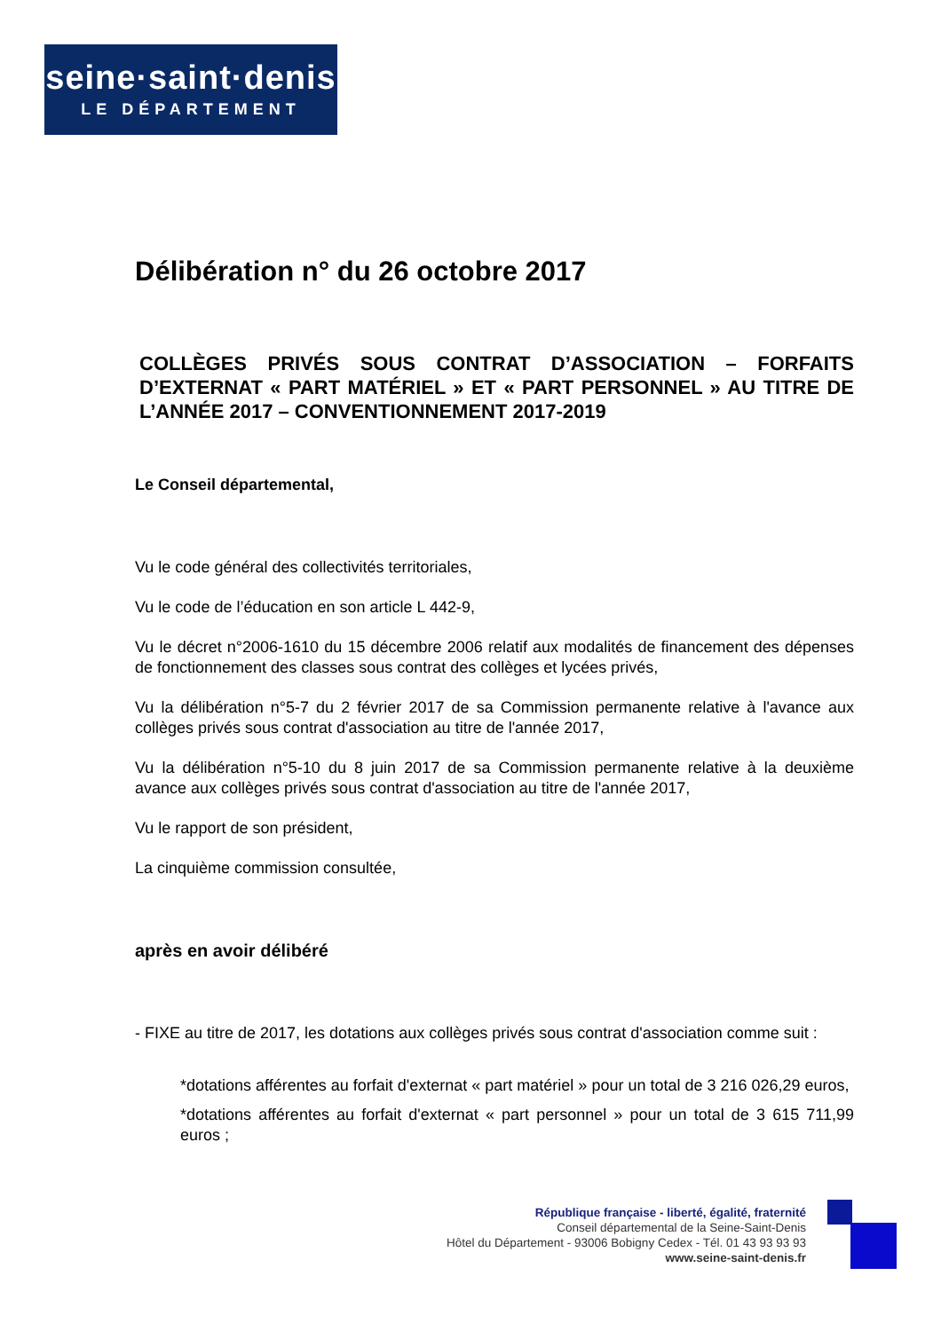seine·saint·denis
LE DÉPARTEMENT
Délibération n° du 26 octobre 2017
COLLÈGES PRIVÉS SOUS CONTRAT D’ASSOCIATION – FORFAITS D’EXTERNAT « PART MATÉRIEL » ET « PART PERSONNEL » AU TITRE DE L’ANNÉE 2017 – CONVENTIONNEMENT 2017-2019
Le Conseil départemental,
Vu le code général des collectivités territoriales,
Vu le code de l’éducation en son article L 442-9,
Vu le décret n°2006-1610 du 15 décembre 2006 relatif aux modalités de financement des dépenses de fonctionnement des classes sous contrat des collèges et lycées privés,
Vu la délibération n°5-7 du 2 février 2017 de sa Commission permanente relative à l'avance aux collèges privés sous contrat d'association au titre de l'année 2017,
Vu la délibération n°5-10 du 8 juin 2017 de sa Commission permanente relative à la deuxième avance aux collèges privés sous contrat d'association au titre de l'année 2017,
Vu le rapport de son président,
La cinquième commission consultée,
après en avoir délibéré
- FIXE au titre de 2017, les dotations aux collèges privés sous contrat d'association comme suit :
*dotations afférentes au forfait d'externat « part matériel » pour un total de 3 216 026,29 euros,
*dotations afférentes au forfait d'externat « part personnel » pour un total de 3 615 711,99 euros ;
République française - liberté, égalité, fraternité
Conseil départemental de la Seine-Saint-Denis
Hôtel du Département - 93006 Bobigny Cedex - Tél. 01 43 93 93 93
www.seine-saint-denis.fr